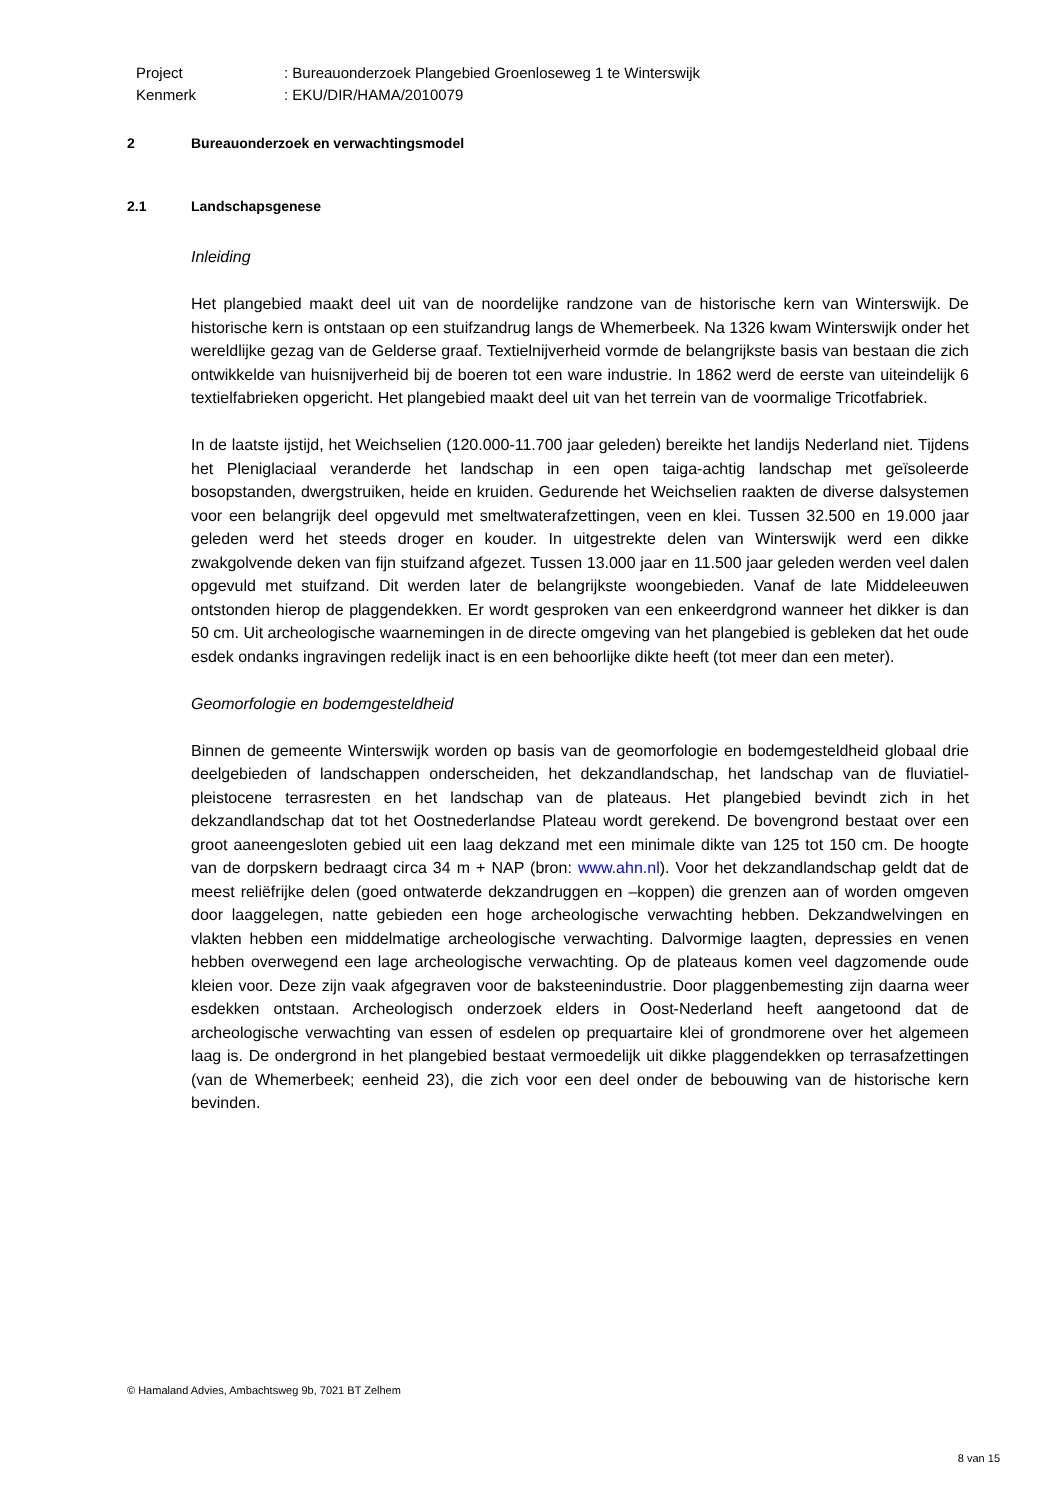| Project | : Bureauonderzoek Plangebied Groenloseweg 1 te Winterswijk |
| Kenmerk | : EKU/DIR/HAMA/2010079 |
2 Bureauonderzoek en verwachtingsmodel
2.1 Landschapsgenese
Inleiding
Het plangebied maakt deel uit van de noordelijke randzone van de historische kern van Winterswijk. De historische kern is ontstaan op een stuifzandrug langs de Whemerbeek. Na 1326 kwam Winterswijk onder het wereldlijke gezag van de Gelderse graaf. Textielnijverheid vormde de belangrijkste basis van bestaan die zich ontwikkelde van huisnijverheid bij de boeren tot een ware industrie. In 1862 werd de eerste van uiteindelijk 6 textielfabrieken opgericht. Het plangebied maakt deel uit van het terrein van de voormalige Tricotfabriek.
In de laatste ijstijd, het Weichselien (120.000-11.700 jaar geleden) bereikte het landijs Nederland niet. Tijdens het Pleniglaciaal veranderde het landschap in een open taiga-achtig landschap met geïsoleerde bosopstanden, dwergstruiken, heide en kruiden. Gedurende het Weichselien raakten de diverse dalsystemen voor een belangrijk deel opgevuld met smeltwaterafzettingen, veen en klei. Tussen 32.500 en 19.000 jaar geleden werd het steeds droger en kouder. In uitgestrekte delen van Winterswijk werd een dikke zwakgolvende deken van fijn stuifzand afgezet. Tussen 13.000 jaar en 11.500 jaar geleden werden veel dalen opgevuld met stuifzand. Dit werden later de belangrijkste woongebieden. Vanaf de late Middeleeuwen ontstonden hierop de plaggendekken. Er wordt gesproken van een enkeerdgrond wanneer het dikker is dan 50 cm. Uit archeologische waarnemingen in de directe omgeving van het plangebied is gebleken dat het oude esdek ondanks ingravingen redelijk inact is en een behoorlijke dikte heeft (tot meer dan een meter).
Geomorfologie en bodemgesteldheid
Binnen de gemeente Winterswijk worden op basis van de geomorfologie en bodemgesteldheid globaal drie deelgebieden of landschappen onderscheiden, het dekzandlandschap, het landschap van de fluviatiel-pleistocene terrasresten en het landschap van de plateaus. Het plangebied bevindt zich in het dekzandlandschap dat tot het Oostnederlandse Plateau wordt gerekend. De bovengrond bestaat over een groot aaneengesloten gebied uit een laag dekzand met een minimale dikte van 125 tot 150 cm. De hoogte van de dorpskern bedraagt circa 34 m + NAP (bron: www.ahn.nl). Voor het dekzandlandschap geldt dat de meest reliëfrijke delen (goed ontwaterde dekzandruggen en –koppen) die grenzen aan of worden omgeven door laaggelegen, natte gebieden een hoge archeologische verwachting hebben. Dekzandwelvingen en vlakten hebben een middelmatige archeologische verwachting. Dalvormige laagten, depressies en venen hebben overwegend een lage archeologische verwachting. Op de plateaus komen veel dagzomende oude kleien voor. Deze zijn vaak afgegraven voor de baksteenindustrie. Door plaggenbemesting zijn daarna weer esdekken ontstaan. Archeologisch onderzoek elders in Oost-Nederland heeft aangetoond dat de archeologische verwachting van essen of esdelen op prequartaire klei of grondmorene over het algemeen laag is. De ondergrond in het plangebied bestaat vermoedelijk uit dikke plaggendekken op terrasafzettingen (van de Whemerbeek; eenheid 23), die zich voor een deel onder de bebouwing van de historische kern bevinden.
© Hamaland Advies, Ambachtsweg 9b, 7021 BT Zelhem
8 van 15